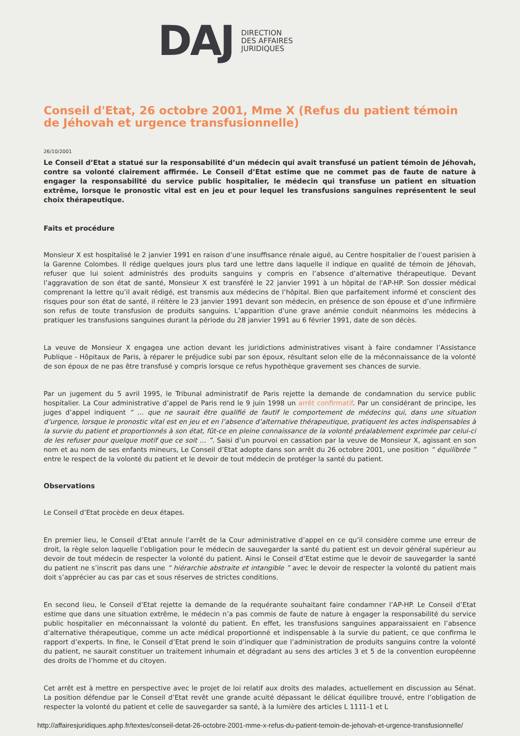DAJ
DIRECTION
DES AFFAIRES
JURIDIQUES
Conseil d'Etat, 26 octobre 2001, Mme X (Refus du patient témoin de Jéhovah et urgence transfusionnelle)
26/10/2001
Le Conseil d’Etat a statué sur la responsabilité d’un médecin qui avait transfusé un patient témoin de Jéhovah, contre sa volonté clairement affirmée. Le Conseil d’Etat estime que ne commet pas de faute de nature à engager la responsabilité du service public hospitalier, le médecin qui transfuse un patient en situation extrême, lorsque le pronostic vital est en jeu et pour lequel les transfusions sanguines représentent le seul choix thérapeutique.
Faits et procédure
Monsieur X est hospitalisé le 2 janvier 1991 en raison d’une insuffisance rénale aiguë, au Centre hospitalier de l’ouest parisien à la Garenne Colombes. Il rédige quelques jours plus tard une lettre dans laquelle il indique en qualité de témoin de Jéhovah, refuser que lui soient administrés des produits sanguins y compris en l’absence d’alternative thérapeutique. Devant l’aggravation de son état de santé, Monsieur X est transféré le 22 janvier 1991 à un hôpital de l'AP-HP. Son dossier médical comprenant la lettre qu’il avait rédigé, est transmis aux médecins de l’hôpital. Bien que parfaitement informé et conscient des risques pour son état de santé, il réitère le 23 janvier 1991 devant son médecin, en présence de son épouse et d’une infirmière son refus de toute transfusion de produits sanguins. L’apparition d’une grave anémie conduit néanmoins les médecins à pratiquer les transfusions sanguines durant la période du 28 janvier 1991 au 6 février 1991, date de son décès.
La veuve de Monsieur X engagea une action devant les juridictions administratives visant à faire condamner l’Assistance Publique - Hôpitaux de Paris, à réparer le préjudice subi par son époux, résultant selon elle de la méconnaissance de la volonté de son époux de ne pas être transfusé y compris lorsque ce refus hypothèque gravement ses chances de survie.
Par un jugement du 5 avril 1995, le Tribunal administratif de Paris rejette la demande de condamnation du service public hospitalier. La Cour administrative d’appel de Paris rend le 9 juin 1998 un arrêt confirmatif. Par un considérant de principe, les juges d’appel indiquent “ … que ne saurait être qualifié de fautif le comportement de médecins qui, dans une situation d’urgence, lorsque le pronostic vital est en jeu et en l’absence d’alternative thérapeutique, pratiquent les actes indispensables à la survie du patient et proportionnés à son état, fût-ce en pleine connaissance de la volonté préalablement exprimée par celui-ci de les refuser pour quelque motif que ce soit … ”. Saisi d’un pourvoi en cassation par la veuve de Monsieur X, agissant en son nom et au nom de ses enfants mineurs, Le Conseil d’Etat adopte dans son arrêt du 26 octobre 2001, une position “ équilibrée ” entre le respect de la volonté du patient et le devoir de tout médecin de protéger la santé du patient.
Observations
Le Conseil d’Etat procède en deux étapes.
En premier lieu, le Conseil d’Etat annule l’arrêt de la Cour administrative d’appel en ce qu’il considère comme une erreur de droit, la règle selon laquelle l’obligation pour le médecin de sauvegarder la santé du patient est un devoir général supérieur au devoir de tout médecin de respecter la volonté du patient. Ainsi le Conseil d’Etat estime que le devoir de sauvegarder la santé du patient ne s’inscrit pas dans une “ hiérarchie abstraite et intangible ” avec le devoir de respecter la volonté du patient mais doit s’apprécier au cas par cas et sous réserves de strictes conditions.
En second lieu, le Conseil d’Etat rejette la demande de la requérante souhaitant faire condamner l’AP-HP. Le Conseil d’Etat estime que dans une situation extrême, le médecin n’a pas commis de faute de nature à engager la responsabilité du service public hospitalier en méconnaissant la volonté du patient. En effet, les transfusions sanguines apparaissaient en l’absence d’alternative thérapeutique, comme un acte médical proportionné et indispensable à la survie du patient, ce que confirma le rapport d’experts. In fine, le Conseil d’Etat prend le soin d’indiquer que l’administration de produits sanguins contre la volonté du patient, ne saurait constituer un traitement inhumain et dégradant au sens des articles 3 et 5 de la convention européenne des droits de l’homme et du citoyen.
Cet arrêt est à mettre en perspective avec le projet de loi relatif aux droits des malades, actuellement en discussion au Sénat. La position défendue par le Conseil d’Etat revêt une grande acuité dépassant le délicat équilibre trouvé, entre l’obligation de respecter la volonté du patient et celle de sauvegarder sa santé, à la lumière des articles L 1111-1 et L
http://affairesjuridiques.aphp.fr/textes/conseil-detat-26-octobre-2001-mme-x-refus-du-patient-temoin-de-jehovah-et-urgence-transfusionnelle/